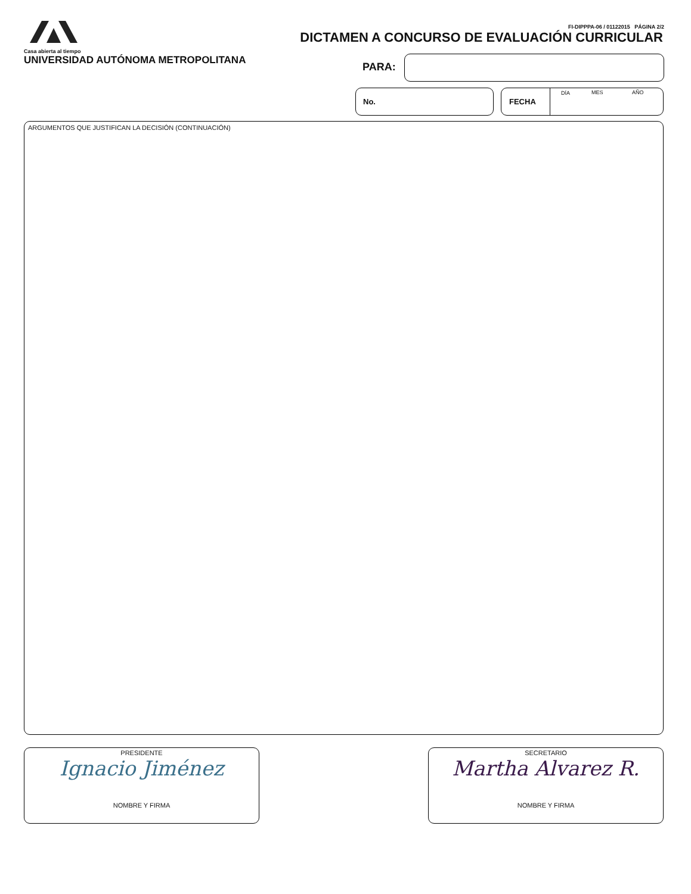Casa abierta al tiempo
UNIVERSIDAD AUTÓNOMA METROPOLITANA
FI-DIPPPA-06 / 01122015 PÁGINA 2/2
DICTAMEN A CONCURSO DE EVALUACIÓN CURRICULAR
PARA:
No.
FECHA
DÍA MES AÑO
ARGUMENTOS QUE JUSTIFICAN LA DECISIÓN (CONTINUACIÓN)
PRESIDENTE
Ignacio Jiménez
NOMBRE Y FIRMA
SECRETARIO
Martha Alvarez R.
NOMBRE Y FIRMA